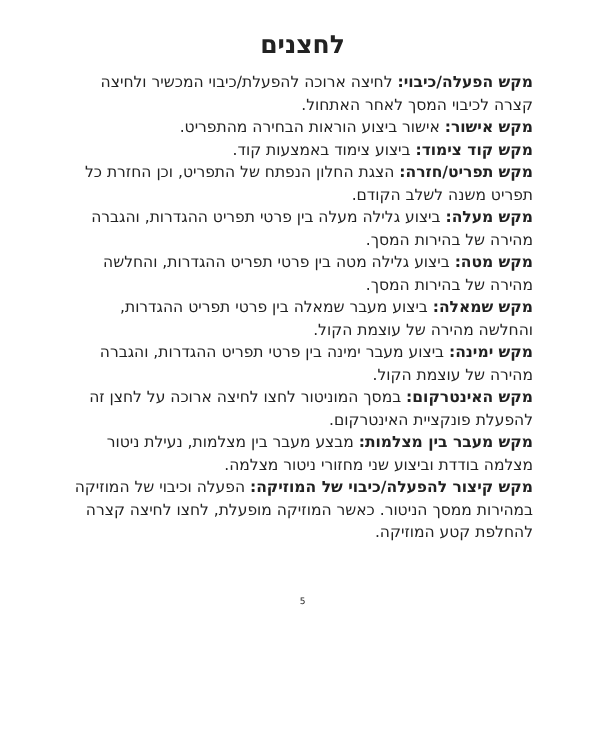לחצנים
מקש הפעלה/כיבוי: לחיצה ארוכה להפעלת/כיבוי המכשיר ולחיצה קצרה לכיבוי המסך לאחר האתחול.
מקש אישור: אישור ביצוע הוראות הבחירה מהתפריט.
מקש קוד צימוד: ביצוע צימוד באמצעות קוד.
מקש תפריט/חזרה: הצגת החלון הנפתח של התפריט, וכן החזרת כל תפריט משנה לשלב הקודם.
מקש מעלה: ביצוע גלילה מעלה בין פרטי תפריט ההגדרות, והגברה מהירה של בהירות המסך.
מקש מטה: ביצוע גלילה מטה בין פרטי תפריט ההגדרות, והחלשה מהירה של בהירות המסך.
מקש שמאלה: ביצוע מעבר שמאלה בין פרטי תפריט ההגדרות, והחלשה מהירה של עוצמת הקול.
מקש ימינה: ביצוע מעבר ימינה בין פרטי תפריט ההגדרות, והגברה מהירה של עוצמת הקול.
מקש האינטרקום: במסך המוניטור לחצו לחיצה ארוכה על לחצן זה להפעלת פונקציית האינטרקום.
מקש מעבר בין מצלמות: מבצע מעבר בין מצלמות, נעילת ניטור מצלמה בודדת וביצוע שני מחזורי ניטור מצלמה.
מקש קיצור להפעלה/כיבוי של המוזיקה: הפעלה וכיבוי של המוזיקה במהירות ממסך הניטור. כאשר המוזיקה מופעלת, לחצו לחיצה קצרה להחלפת קטע המוזיקה.
5